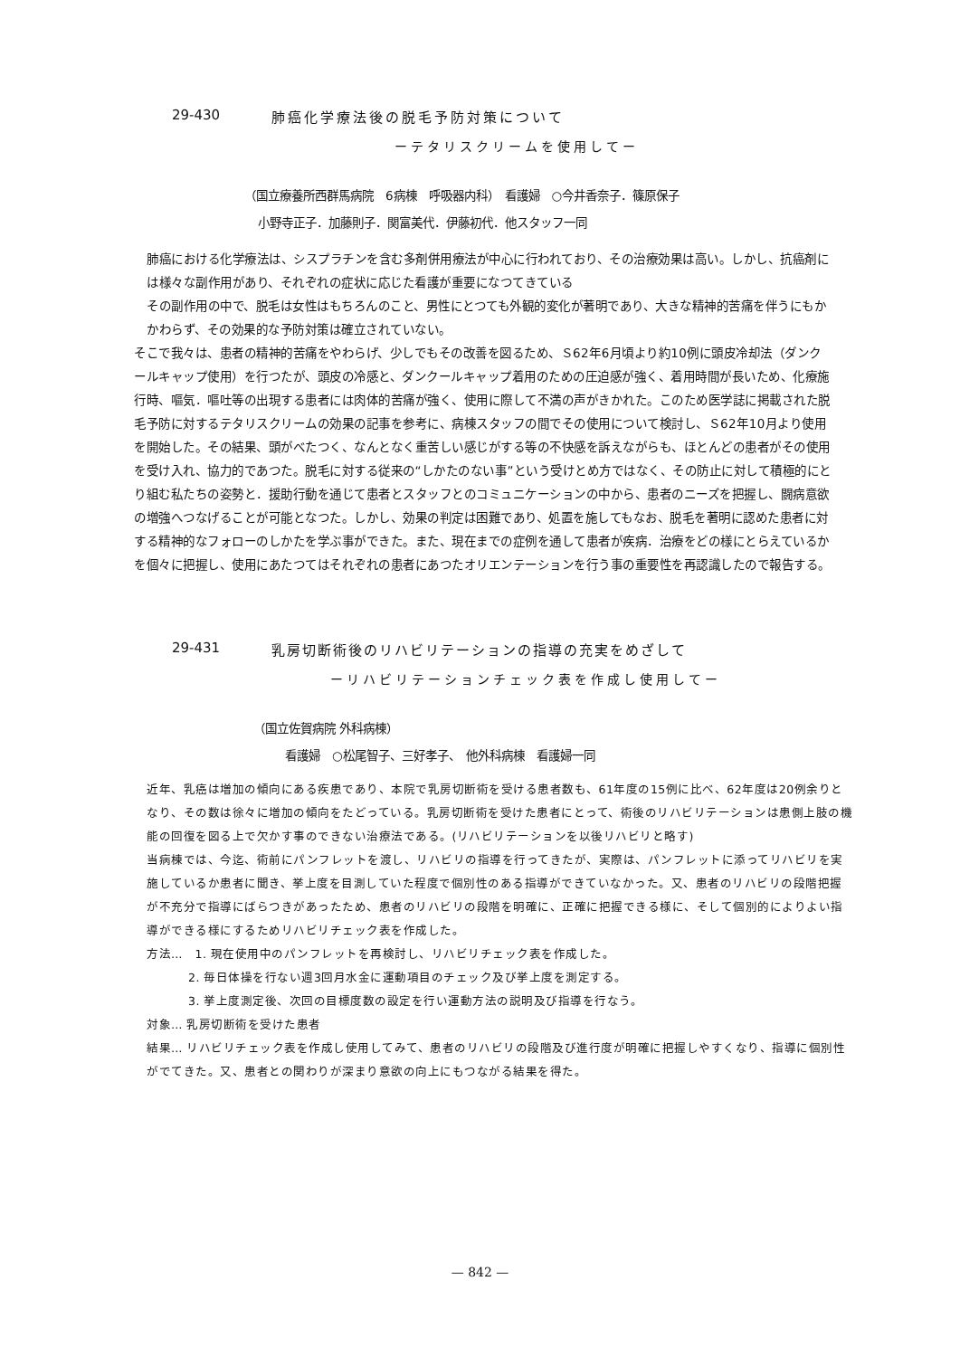29-430 肺癌化学療法後の脱毛予防対策について
ーテタリスクリームを使用してー
（国立療養所西群馬病院　6病棟　呼吸器内科）　看護婦　○今井香奈子．篠原保子
小野寺正子．加藤則子．関富美代．伊藤初代．他スタッフ一同
肺癌における化学療法は、シスプラチンを含む多剤併用療法が中心に行われており、その治療効果は高い。しかし、抗癌剤には様々な副作用があり、それぞれの症状に応じた看護が重要になつてきている
その副作用の中で、脱毛は女性はもちろんのこと、男性にとつても外観的変化が著明であり、大きな精神的苦痛を伴うにもかかわらず、その効果的な予防対策は確立されていない。
そこで我々は、患者の精神的苦痛をやわらげ、少しでもその改善を図るため、Ｓ62年6月頃より約10例に頭皮冷却法（ダンクールキャップ使用）を行つたが、頭皮の冷感と、ダンクールキャップ着用のための圧迫感が強く、着用時間が長いため、化療施行時、嘔気．嘔吐等の出現する患者には肉体的苦痛が強く、使用に際して不満の声がきかれた。このため医学誌に掲載された脱毛予防に対するテタリスクリームの効果の記事を参考に、病棟スタッフの間でその使用について検討し、Ｓ62年10月より使用を開始した。その結果、頭がべたつく、なんとなく重苦しい感じがする等の不快感を訴えながらも、ほとんどの患者がその使用を受け入れ、協力的であつた。脱毛に対する従来の“しかたのない事”という受けとめ方ではなく、その防止に対して積極的にとり組む私たちの姿勢と．援助行動を通じて患者とスタッフとのコミュニケーションの中から、患者のニーズを把握し、闘病意欲の増強へつなげることが可能となつた。しかし、効果の判定は困難であり、処置を施してもなお、脱毛を著明に認めた患者に対する精神的なフォローのしかたを学ぶ事ができた。また、現在までの症例を通して患者が疾病．治療をどの様にとらえているかを個々に把握し、使用にあたつてはそれぞれの患者にあつたオリエンテーションを行う事の重要性を再認識したので報告する。
29-431 乳房切断術後のリハビリテーションの指導の充実をめざして
ーリハビリテーションチェック表を作成し使用してー
（国立佐賀病院 外科病棟）
看護婦　○松尾智子、三好孝子、　他外科病棟　看護婦一同
近年、乳癌は増加の傾向にある疾患であり、本院で乳房切断術を受ける患者数も、61年度の15例に比べ、62年度は20例余りとなり、その数は徐々に増加の傾向をたどっている。乳房切断術を受けた患者にとって、術後のリハビリテーションは患側上肢の機能の回復を図る上で欠かす事のできない治療法である。(リハビリテーションを以後リハビリと略す)
当病棟では、今迄、術前にパンフレットを渡し、リハビリの指導を行ってきたが、実際は、パンフレットに添ってリハビリを実施しているか患者に聞き、挙上度を目測していた程度で個別性のある指導ができていなかった。又、患者のリハビリの段階把握が不充分で指導にばらつきがあったため、患者のリハビリの段階を明確に、正確に把握できる様に、そして個別的によりよい指導ができる様にするためリハビリチェック表を作成した。
方法…　1. 現在使用中のパンフレットを再検討し、リハビリチェック表を作成した。
2. 毎日体操を行ない週3回月水金に運動項目のチェック及び挙上度を測定する。
3. 挙上度測定後、次回の目標度数の設定を行い運動方法の説明及び指導を行なう。
対象… 乳房切断術を受けた患者
結果… リハビリチェック表を作成し使用してみて、患者のリハビリの段階及び進行度が明確に把握しやすくなり、指導に個別性がでてきた。又、患者との関わりが深まり意欲の向上にもつながる結果を得た。
— 842 —